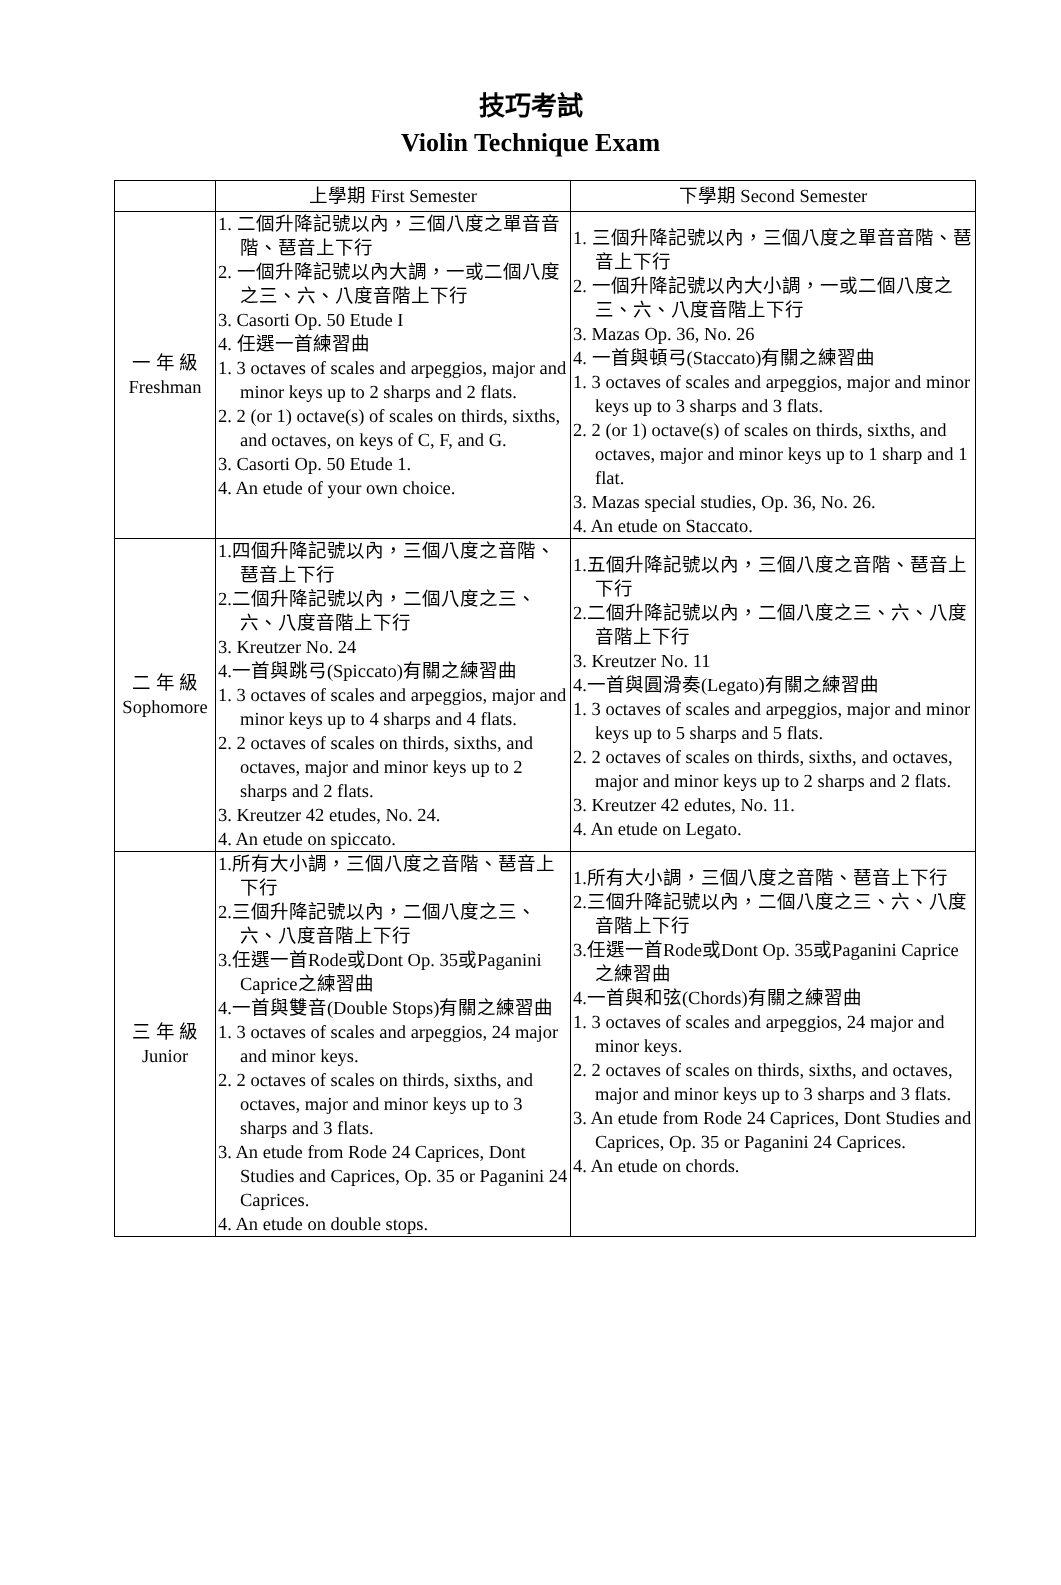技巧考試
Violin Technique Exam
| | 上學期 First Semester | 下學期 Second Semester |
| --- | --- | --- |
| 一 年 級 Freshman | 1. 二個升降記號以內，三個八度之單音音階、琶音上下行 2. 一個升降記號以內大調，一或二個八度之三、六、八度音階上下行 3. Casorti Op. 50 Etude I 4. 任選一首練習曲 1. 3 octaves of scales and arpeggios, major and minor keys up to 2 sharps and 2 flats. 2. 2 (or 1) octave(s) of scales on thirds, sixths, and octaves, on keys of C, F, and G. 3. Casorti Op. 50 Etude 1. 4. An etude of your own choice. | 1. 三個升降記號以內，三個八度之單音音階、琶音上下行 2. 一個升降記號以內大小調，一或二個八度之三、六、八度音階上下行 3. Mazas Op. 36, No. 26 4. 一首與頓弓(Staccato)有關之練習曲 1. 3 octaves of scales and arpeggios, major and minor keys up to 3 sharps and 3 flats. 2. 2 (or 1) octave(s) of scales on thirds, sixths, and octaves, major and minor keys up to 1 sharp and 1 flat. 3. Mazas special studies, Op. 36, No. 26. 4. An etude on Staccato. |
| 二 年 級 Sophomore | 1.四個升降記號以內，三個八度之音階、琶音上下行 2.二個升降記號以內，二個八度之三、六、八度音階上下行 3. Kreutzer No. 24 4.一首與跳弓(Spiccato)有關之練習曲 1. 3 octaves of scales and arpeggios, major and minor keys up to 4 sharps and 4 flats. 2. 2 octaves of scales on thirds, sixths, and octaves, major and minor keys up to 2 sharps and 2 flats. 3. Kreutzer 42 etudes, No. 24. 4. An etude on spiccato. | 1.五個升降記號以內，三個八度之音階、琶音上下行 2.二個升降記號以內，二個八度之三、六、八度音階上下行 3. Kreutzer No. 11 4.一首與圓滑奏(Legato)有關之練習曲 1. 3 octaves of scales and arpeggios, major and minor keys up to 5 sharps and 5 flats. 2. 2 octaves of scales on thirds, sixths, and octaves, major and minor keys up to 2 sharps and 2 flats. 3. Kreutzer 42 edutes, No. 11. 4. An etude on Legato. |
| 三 年 級 Junior | 1.所有大小調，三個八度之音階、琶音上下行 2.三個升降記號以內，二個八度之三、六、八度音階上下行 3.任選一首Rode或Dont Op. 35或Paganini Caprice之練習曲 4.一首與雙音(Double Stops)有關之練習曲 1. 3 octaves of scales and arpeggios, 24 major and minor keys. 2. 2 octaves of scales on thirds, sixths, and octaves, major and minor keys up to 3 sharps and 3 flats. 3. An etude from Rode 24 Caprices, Dont Studies and Caprices, Op. 35 or Paganini 24 Caprices. 4. An etude on double stops. | 1.所有大小調，三個八度之音階、琶音上下行 2.三個升降記號以內，二個八度之三、六、八度音階上下行 3.任選一首Rode或Dont Op. 35或Paganini Caprice之練習曲 4.一首與和弦(Chords)有關之練習曲 1. 3 octaves of scales and arpeggios, 24 major and minor keys. 2. 2 octaves of scales on thirds, sixths, and octaves, major and minor keys up to 3 sharps and 3 flats. 3. An etude from Rode 24 Caprices, Dont Studies and Caprices, Op. 35 or Paganini 24 Caprices. 4. An etude on chords. |